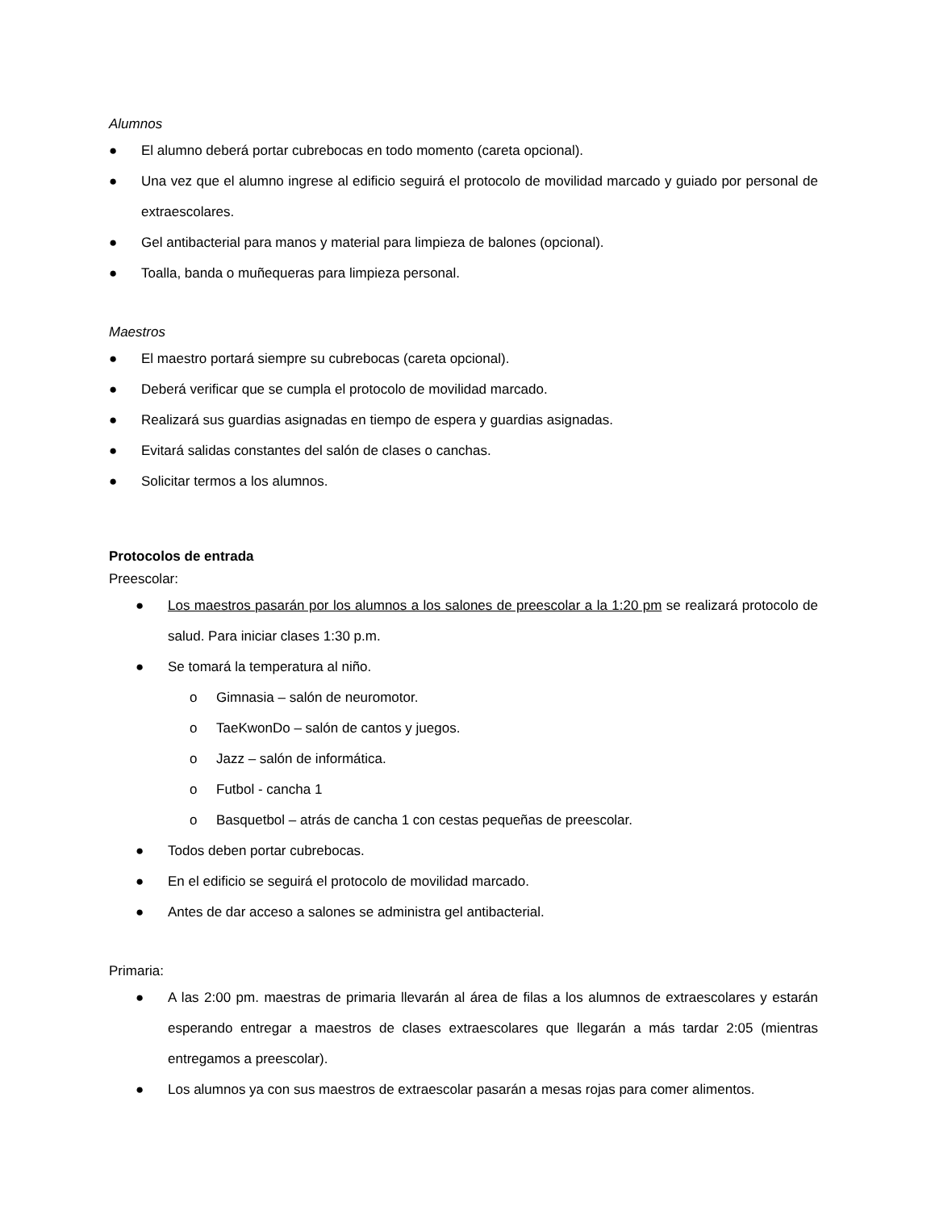Alumnos
● El alumno deberá portar cubrebocas en todo momento (careta opcional).
● Una vez que el alumno ingrese al edificio seguirá el protocolo de movilidad marcado y guiado por personal de extraescolares.
● Gel antibacterial para manos y material para limpieza de balones (opcional).
● Toalla, banda o muñequeras para limpieza personal.
Maestros
● El maestro portará siempre su cubrebocas (careta opcional).
● Deberá verificar que se cumpla el protocolo de movilidad marcado.
● Realizará sus guardias asignadas en tiempo de espera y guardias asignadas.
● Evitará salidas constantes del salón de clases o canchas.
● Solicitar termos a los alumnos.
Protocolos de entrada
Preescolar:
● Los maestros pasarán por los alumnos a los salones de preescolar a la 1:20 pm se realizará protocolo de salud. Para iniciar clases 1:30 p.m.
● Se tomará la temperatura al niño.
o Gimnasia – salón de neuromotor.
o TaeKwonDo – salón de cantos y juegos.
o Jazz – salón de informática.
o Futbol - cancha 1
o Basquetbol – atrás de cancha 1 con cestas pequeñas de preescolar.
● Todos deben portar cubrebocas.
● En el edificio se seguirá el protocolo de movilidad marcado.
● Antes de dar acceso a salones se administra gel antibacterial.
Primaria:
● A las 2:00 pm. maestras de primaria llevarán al área de filas a los alumnos de extraescolares y estarán esperando entregar a maestros de clases extraescolares que llegarán a más tardar 2:05 (mientras entregamos a preescolar).
● Los alumnos ya con sus maestros de extraescolar pasarán a mesas rojas para comer alimentos.